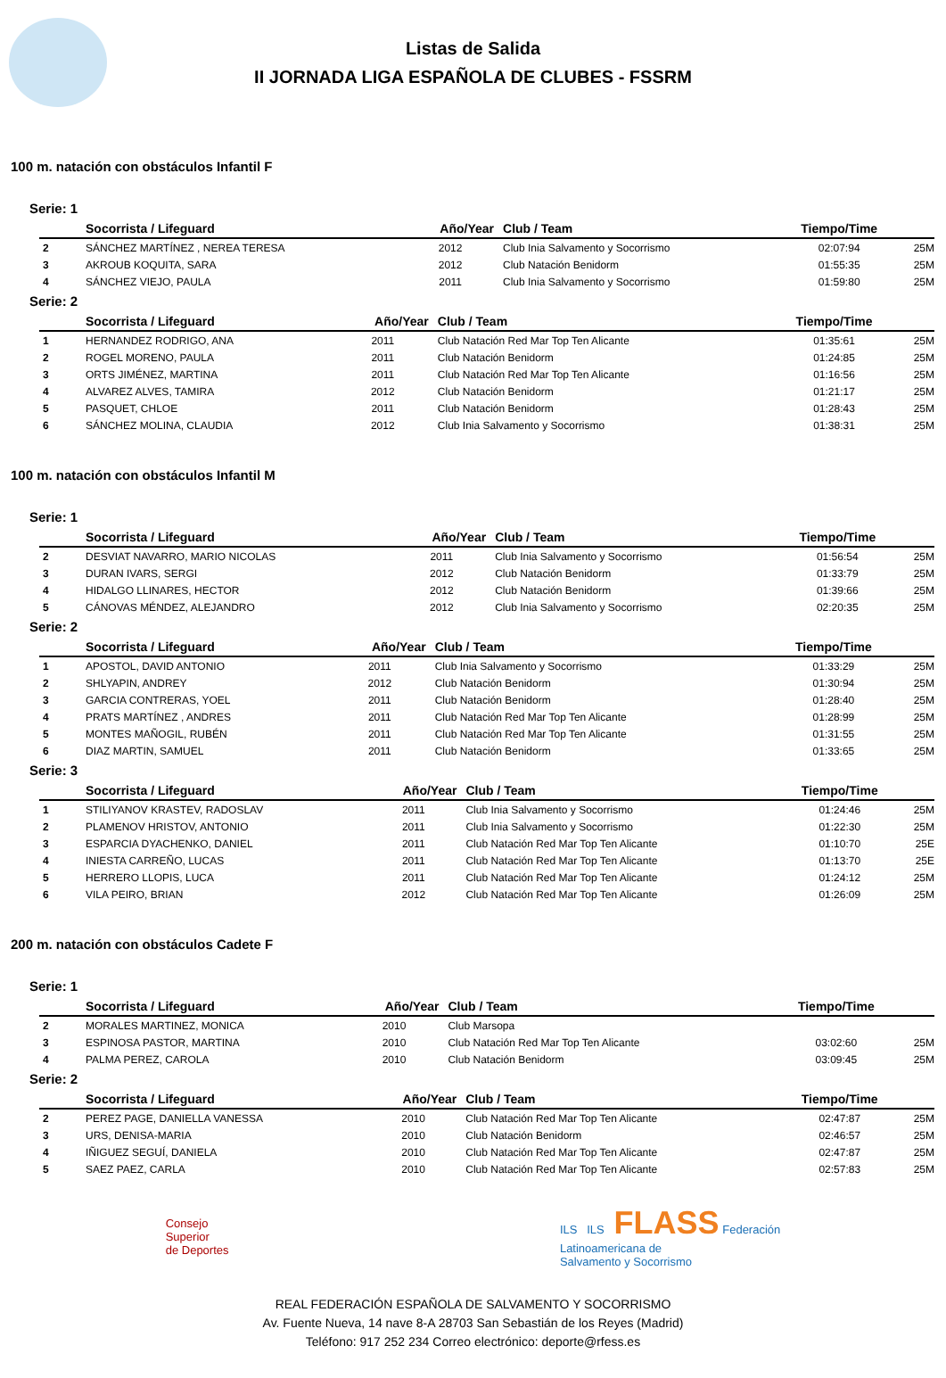Listas de Salida
II JORNADA LIGA ESPAÑOLA DE CLUBES - FSSRM
100 m. natación con obstáculos Infantil F
Serie: 1
| | Socorrista / Lifeguard | Año/Year | Club / Team | Tiempo/Time | |
| --- | --- | --- | --- | --- | --- |
| 2 | SÁNCHEZ MARTÍNEZ , NEREA TERESA | 2012 | Club Inia Salvamento y Socorrismo | 02:07:94 | 25M |
| 3 | AKROUB KOQUITA, SARA | 2012 | Club Natación Benidorm | 01:55:35 | 25M |
| 4 | SÁNCHEZ VIEJO, PAULA | 2011 | Club Inia Salvamento y Socorrismo | 01:59:80 | 25M |
Serie: 2
| | Socorrista / Lifeguard | Año/Year | Club / Team | Tiempo/Time | |
| --- | --- | --- | --- | --- | --- |
| 1 | HERNANDEZ RODRIGO, ANA | 2011 | Club Natación Red Mar Top Ten Alicante | 01:35:61 | 25M |
| 2 | ROGEL MORENO, PAULA | 2011 | Club Natación Benidorm | 01:24:85 | 25M |
| 3 | ORTS JIMÉNEZ, MARTINA | 2011 | Club Natación Red Mar Top Ten Alicante | 01:16:56 | 25M |
| 4 | ALVAREZ ALVES, TAMIRA | 2012 | Club Natación Benidorm | 01:21:17 | 25M |
| 5 | PASQUET, CHLOE | 2011 | Club Natación Benidorm | 01:28:43 | 25M |
| 6 | SÁNCHEZ MOLINA, CLAUDIA | 2012 | Club Inia Salvamento y Socorrismo | 01:38:31 | 25M |
100 m. natación con obstáculos Infantil M
Serie: 1
| | Socorrista / Lifeguard | Año/Year | Club / Team | Tiempo/Time | |
| --- | --- | --- | --- | --- | --- |
| 2 | DESVIAT NAVARRO, MARIO NICOLAS | 2011 | Club Inia Salvamento y Socorrismo | 01:56:54 | 25M |
| 3 | DURAN IVARS, SERGI | 2012 | Club Natación Benidorm | 01:33:79 | 25M |
| 4 | HIDALGO LLINARES, HECTOR | 2012 | Club Natación Benidorm | 01:39:66 | 25M |
| 5 | CÁNOVAS MÉNDEZ, ALEJANDRO | 2012 | Club Inia Salvamento y Socorrismo | 02:20:35 | 25M |
Serie: 2
| | Socorrista / Lifeguard | Año/Year | Club / Team | Tiempo/Time | |
| --- | --- | --- | --- | --- | --- |
| 1 | APOSTOL, DAVID ANTONIO | 2011 | Club Inia Salvamento y Socorrismo | 01:33:29 | 25M |
| 2 | SHLYAPIN, ANDREY | 2012 | Club Natación Benidorm | 01:30:94 | 25M |
| 3 | GARCIA CONTRERAS, YOEL | 2011 | Club Natación Benidorm | 01:28:40 | 25M |
| 4 | PRATS MARTÍNEZ , ANDRES | 2011 | Club Natación Red Mar Top Ten Alicante | 01:28:99 | 25M |
| 5 | MONTES MAÑOGIL, RUBÉN | 2011 | Club Natación Red Mar Top Ten Alicante | 01:31:55 | 25M |
| 6 | DIAZ MARTIN, SAMUEL | 2011 | Club Natación Benidorm | 01:33:65 | 25M |
Serie: 3
| | Socorrista / Lifeguard | Año/Year | Club / Team | Tiempo/Time | |
| --- | --- | --- | --- | --- | --- |
| 1 | STILIYANOV KRASTEV, RADOSLAV | 2011 | Club Inia Salvamento y Socorrismo | 01:24:46 | 25M |
| 2 | PLAMENOV HRISTOV, ANTONIO | 2011 | Club Inia Salvamento y Socorrismo | 01:22:30 | 25M |
| 3 | ESPARCIA DYACHENKO, DANIEL | 2011 | Club Natación Red Mar Top Ten Alicante | 01:10:70 | 25E |
| 4 | INIESTA CARREÑO, LUCAS | 2011 | Club Natación Red Mar Top Ten Alicante | 01:13:70 | 25E |
| 5 | HERRERO LLOPIS, LUCA | 2011 | Club Natación Red Mar Top Ten Alicante | 01:24:12 | 25M |
| 6 | VILA PEIRO, BRIAN | 2012 | Club Natación Red Mar Top Ten Alicante | 01:26:09 | 25M |
200 m. natación con obstáculos Cadete F
Serie: 1
| | Socorrista / Lifeguard | Año/Year | Club / Team | Tiempo/Time | |
| --- | --- | --- | --- | --- | --- |
| 2 | MORALES MARTINEZ, MONICA | 2010 | Club Marsopa | | |
| 3 | ESPINOSA PASTOR, MARTINA | 2010 | Club Natación Red Mar Top Ten Alicante | 03:02:60 | 25M |
| 4 | PALMA PEREZ, CAROLA | 2010 | Club Natación Benidorm | 03:09:45 | 25M |
Serie: 2
| | Socorrista / Lifeguard | Año/Year | Club / Team | Tiempo/Time | |
| --- | --- | --- | --- | --- | --- |
| 2 | PEREZ PAGE, DANIELLA VANESSA | 2010 | Club Natación Red Mar Top Ten Alicante | 02:47:87 | 25M |
| 3 | URS, DENISA-MARIA | 2010 | Club Natación Benidorm | 02:46:57 | 25M |
| 4 | IÑIGUEZ SEGUÍ, DANIELA | 2010 | Club Natación Red Mar Top Ten Alicante | 02:47:87 | 25M |
| 5 | SAEZ PAEZ, CARLA | 2010 | Club Natación Red Mar Top Ten Alicante | 02:57:83 | 25M |
Consejo
Superior
de Deportes
ILS ILS FLASS Federación
Latinoamericana de
Salvamento y Socorrismo
REAL FEDERACIÓN ESPAÑOLA DE SALVAMENTO Y SOCORRISMO
Av. Fuente Nueva, 14 nave 8-A 28703 San Sebastián de los Reyes (Madrid)
Teléfono: 917 252 234 Correo electrónico: deporte@rfess.es